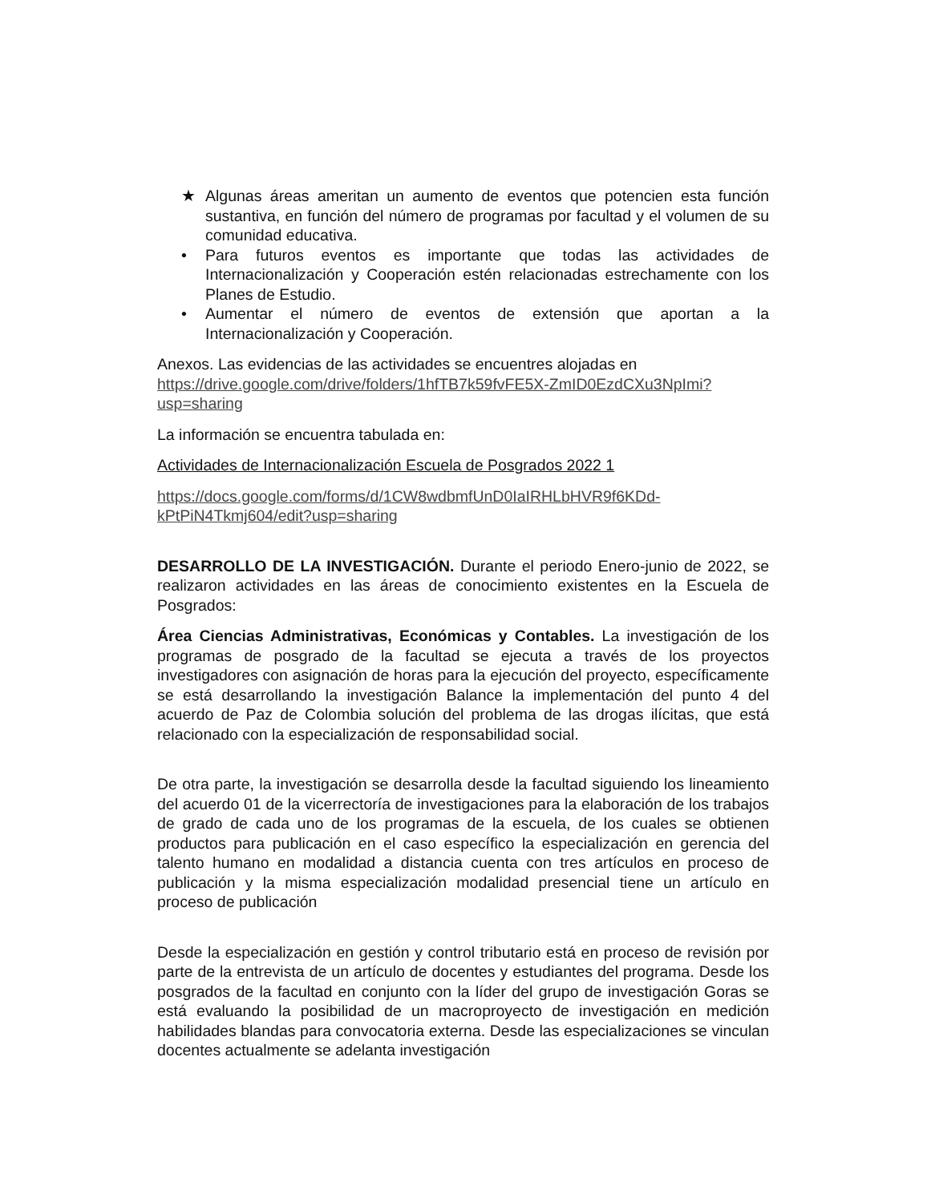★ Algunas áreas ameritan un aumento de eventos que potencien esta función sustantiva, en función del número de programas por facultad y el volumen de su comunidad educativa.
• Para futuros eventos es importante que todas las actividades de Internacionalización y Cooperación estén relacionadas estrechamente con los Planes de Estudio.
• Aumentar el número de eventos de extensión que aportan a la Internacionalización y Cooperación.
Anexos. Las evidencias de las actividades se encuentres alojadas en
https://drive.google.com/drive/folders/1hfTB7k59fvFE5X-ZmID0EzdCXu3NpImi?usp=sharing
La información se encuentra tabulada en:
Actividades de Internacionalización Escuela de Posgrados 2022 1
https://docs.google.com/forms/d/1CW8wdbmfUnD0IaIRHLbHVR9f6KDd-kPtPiN4Tkmj604/edit?usp=sharing
DESARROLLO DE LA INVESTIGACIÓN. Durante el periodo Enero-junio de 2022, se realizaron actividades en las áreas de conocimiento existentes en la Escuela de Posgrados:
Área Ciencias Administrativas, Económicas y Contables. La investigación de los programas de posgrado de la facultad se ejecuta a través de los proyectos investigadores con asignación de horas para la ejecución del proyecto, específicamente se está desarrollando la investigación Balance la implementación del punto 4 del acuerdo de Paz de Colombia solución del problema de las drogas ilícitas, que está relacionado con la especialización de responsabilidad social.
De otra parte, la investigación se desarrolla desde la facultad siguiendo los lineamiento del acuerdo 01 de la vicerrectoría de investigaciones para la elaboración de los trabajos de grado de cada uno de los programas de la escuela, de los cuales se obtienen productos para publicación en el caso específico la especialización en gerencia del talento humano en modalidad a distancia cuenta con tres artículos en proceso de publicación y la misma especialización modalidad presencial tiene un artículo en proceso de publicación
Desde la especialización en gestión y control tributario está en proceso de revisión por parte de la entrevista de un artículo de docentes y estudiantes del programa. Desde los posgrados de la facultad en conjunto con la líder del grupo de investigación Goras se está evaluando la posibilidad de un macroproyecto de investigación en medición habilidades blandas para convocatoria externa. Desde las especializaciones se vinculan docentes actualmente se adelanta investigación